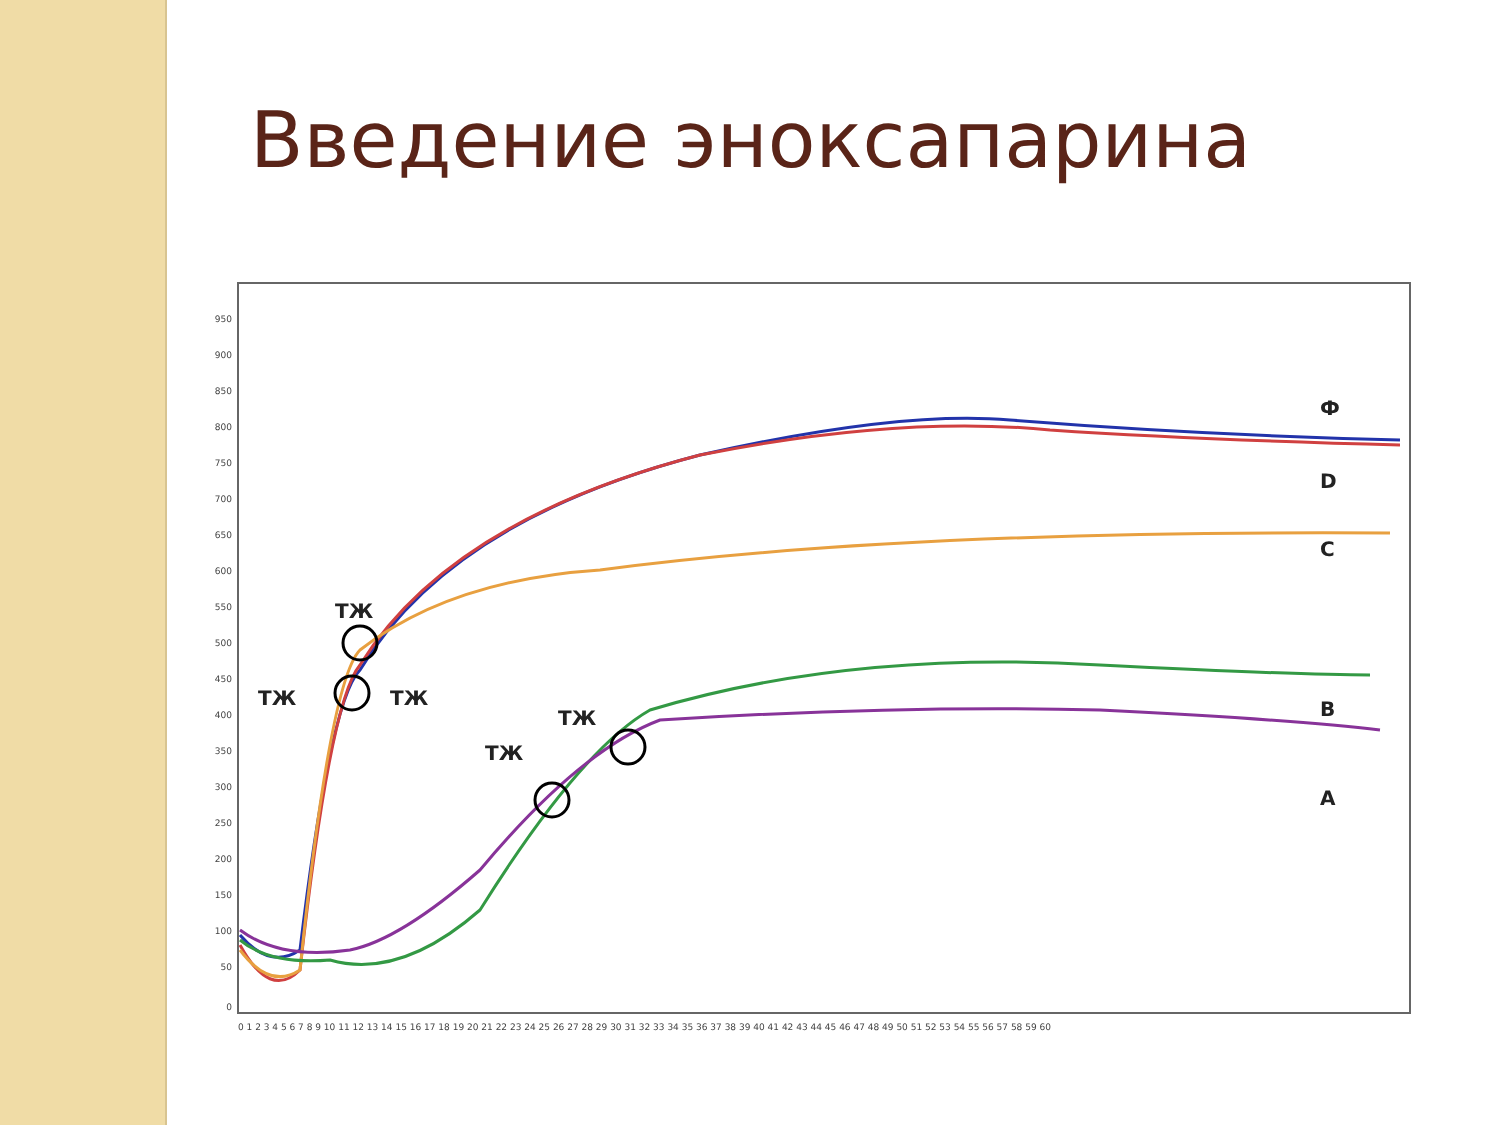Введение эноксапарина
950
900
850
800
750
700
650
600
550
500
450
400
350
300
250
200
150
100
50
0
0 1 2 3 4 5 6 7 8 9 10 11 12 13 14 15 16 17 18 19 20 21 22 23 24 25 26 27 28 29 30 31 32 33 34 35 36 37 38 39 40 41 42 43 44 45 46 47 48 49 50 51 52 53 54 55 56 57 58 59 60
ТЖ
ТЖ
ТЖ
ТЖ
ТЖ
Ф
D
C
B
A